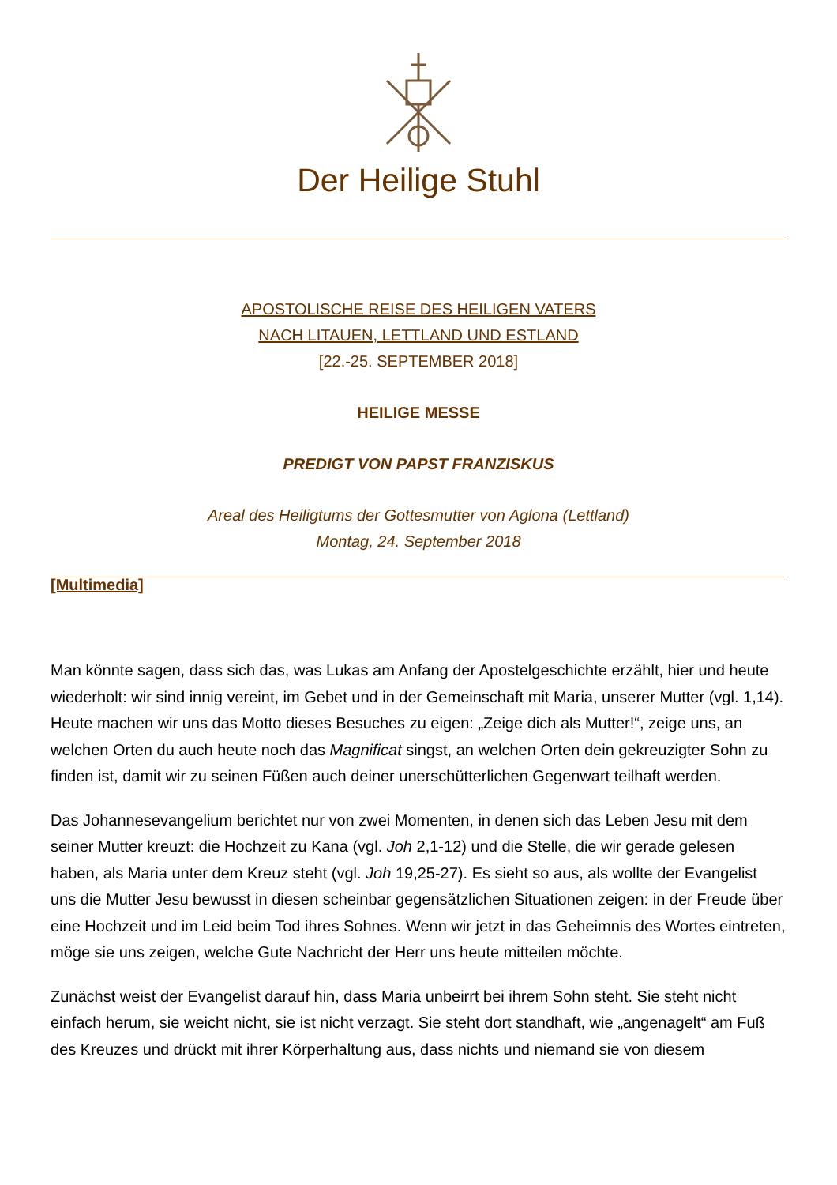Der Heilige Stuhl
APOSTOLISCHE REISE DES HEILIGEN VATERS
NACH LITAUEN, LETTLAND UND ESTLAND
[22.-25. SEPTEMBER 2018]
HEILIGE MESSE
PREDIGT VON PAPST FRANZISKUS
Areal des Heiligtums der Gottesmutter von Aglona (Lettland)
Montag, 24. September 2018
[Multimedia]
Man könnte sagen, dass sich das, was Lukas am Anfang der Apostelgeschichte erzählt, hier und heute wiederholt: wir sind innig vereint, im Gebet und in der Gemeinschaft mit Maria, unserer Mutter (vgl. 1,14). Heute machen wir uns das Motto dieses Besuches zu eigen: „Zeige dich als Mutter!“, zeige uns, an welchen Orten du auch heute noch das Magnificat singst, an welchen Orten dein gekreuzigter Sohn zu finden ist, damit wir zu seinen Füßen auch deiner unerschütterlichen Gegenwart teilhaft werden.
Das Johannesevangelium berichtet nur von zwei Momenten, in denen sich das Leben Jesu mit dem seiner Mutter kreuzt: die Hochzeit zu Kana (vgl. Joh 2,1-12) und die Stelle, die wir gerade gelesen haben, als Maria unter dem Kreuz steht (vgl. Joh 19,25-27). Es sieht so aus, als wollte der Evangelist uns die Mutter Jesu bewusst in diesen scheinbar gegensätzlichen Situationen zeigen: in der Freude über eine Hochzeit und im Leid beim Tod ihres Sohnes. Wenn wir jetzt in das Geheimnis des Wortes eintreten, möge sie uns zeigen, welche Gute Nachricht der Herr uns heute mitteilen möchte.
Zunächst weist der Evangelist darauf hin, dass Maria unbeirrt bei ihrem Sohn steht. Sie steht nicht einfach herum, sie weicht nicht, sie ist nicht verzagt. Sie steht dort standhaft, wie „angenagelt“ am Fuß des Kreuzes und drückt mit ihrer Körperhaltung aus, dass nichts und niemand sie von diesem